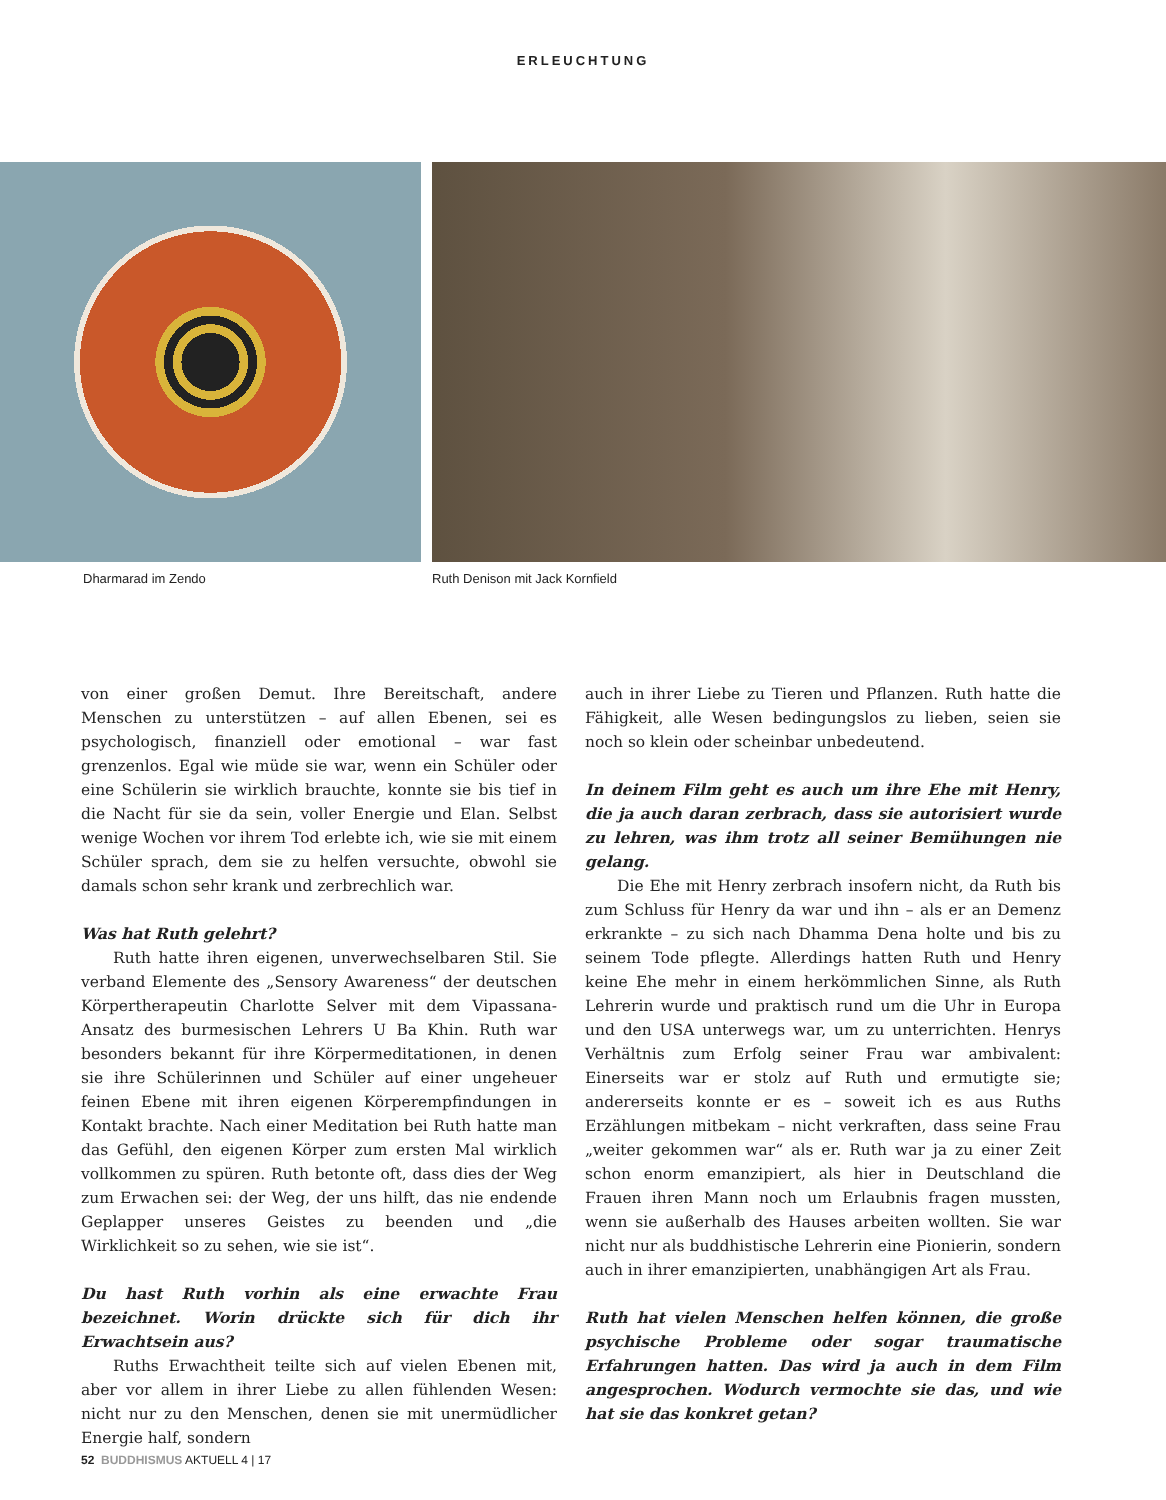ERLEUCHTUNG
Dharmarad im Zendo Ruth Denison mit Jack Kornfield
von einer großen Demut. Ihre Bereitschaft, andere Menschen zu unterstützen – auf allen Ebenen, sei es psychologisch, finanziell oder emotional – war fast grenzenlos. Egal wie müde sie war, wenn ein Schüler oder eine Schülerin sie wirklich brauchte, konnte sie bis tief in die Nacht für sie da sein, voller Energie und Elan. Selbst wenige Wochen vor ihrem Tod erlebte ich, wie sie mit einem Schüler sprach, dem sie zu helfen versuchte, obwohl sie damals schon sehr krank und zerbrechlich war.
Was hat Ruth gelehrt?
Ruth hatte ihren eigenen, unverwechselbaren Stil. Sie verband Elemente des „Sensory Awareness“ der deutschen Körpertherapeutin Charlotte Selver mit dem Vipassana-Ansatz des burmesischen Lehrers U Ba Khin. Ruth war besonders bekannt für ihre Körpermeditationen, in denen sie ihre Schülerinnen und Schüler auf einer ungeheuer feinen Ebene mit ihren eigenen Körperempfindungen in Kontakt brachte. Nach einer Meditation bei Ruth hatte man das Gefühl, den eigenen Körper zum ersten Mal wirklich vollkommen zu spüren. Ruth betonte oft, dass dies der Weg zum Erwachen sei: der Weg, der uns hilft, das nie endende Geplapper unseres Geistes zu beenden und „die Wirklichkeit so zu sehen, wie sie ist“.
Du hast Ruth vorhin als eine erwachte Frau bezeichnet. Worin drückte sich für dich ihr Erwachtsein aus?
Ruths Erwachtheit teilte sich auf vielen Ebenen mit, aber vor allem in ihrer Liebe zu allen fühlenden Wesen: nicht nur zu den Menschen, denen sie mit unermüdlicher Energie half, sondern
auch in ihrer Liebe zu Tieren und Pflanzen. Ruth hatte die Fähigkeit, alle Wesen bedingungslos zu lieben, seien sie noch so klein oder scheinbar unbedeutend.
In deinem Film geht es auch um ihre Ehe mit Henry, die ja auch daran zerbrach, dass sie autorisiert wurde zu lehren, was ihm trotz all seiner Bemühungen nie gelang.
Die Ehe mit Henry zerbrach insofern nicht, da Ruth bis zum Schluss für Henry da war und ihn – als er an Demenz erkrankte – zu sich nach Dhamma Dena holte und bis zu seinem Tode pflegte. Allerdings hatten Ruth und Henry keine Ehe mehr in einem herkömmlichen Sinne, als Ruth Lehrerin wurde und praktisch rund um die Uhr in Europa und den USA unterwegs war, um zu unterrichten. Henrys Verhältnis zum Erfolg seiner Frau war ambivalent: Einerseits war er stolz auf Ruth und ermutigte sie; andererseits konnte er es – soweit ich es aus Ruths Erzählungen mitbekam – nicht verkraften, dass seine Frau „weiter gekommen war“ als er. Ruth war ja zu einer Zeit schon enorm emanzipiert, als hier in Deutschland die Frauen ihren Mann noch um Erlaubnis fragen mussten, wenn sie außerhalb des Hauses arbeiten wollten. Sie war nicht nur als buddhistische Lehrerin eine Pionierin, sondern auch in ihrer emanzipierten, unabhängigen Art als Frau.
Ruth hat vielen Menschen helfen können, die große psychische Probleme oder sogar traumatische Erfahrungen hatten. Das wird ja auch in dem Film angesprochen. Wodurch vermochte sie das, und wie hat sie das konkret getan?
52 BUDDHISMUS AKTUELL 4 | 17